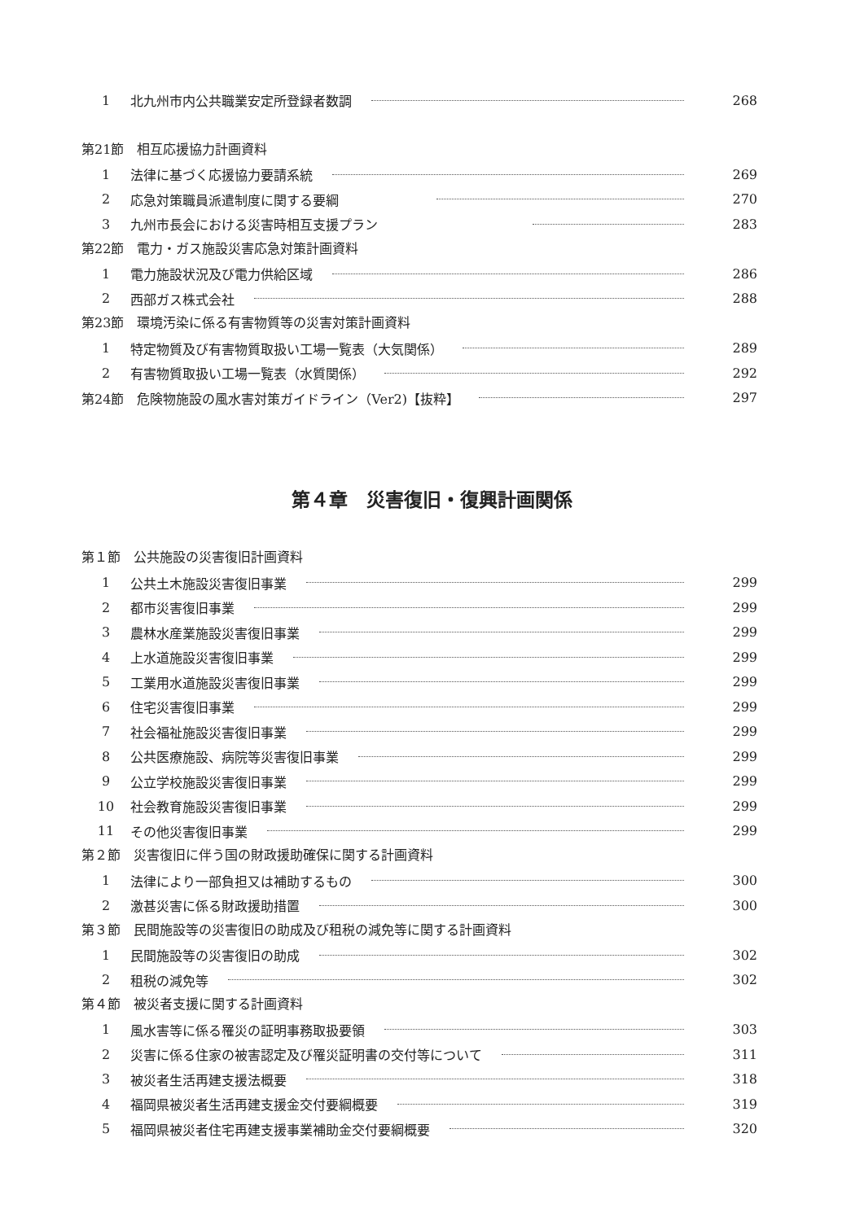1 北九州市内公共職業安定所登録者数調 268
第21節　相互応援協力計画資料
1 法律に基づく応援協力要請系統 269
2 応急対策職員派遣制度に関する要綱 270
3 九州市長会における災害時相互支援プラン 283
第22節　電力・ガス施設災害応急対策計画資料
1 電力施設状況及び電力供給区域 286
2 西部ガス株式会社 288
第23節　環境汚染に係る有害物質等の災害対策計画資料
1 特定物質及び有害物質取扱い工場一覧表（大気関係） 289
2 有害物質取扱い工場一覧表（水質関係） 292
第24節　危険物施設の風水害対策ガイドライン（Ver2)【抜粋】 297
第４章　災害復旧・復興計画関係
第１節　公共施設の災害復旧計画資料
1 公共土木施設災害復旧事業 299
2 都市災害復旧事業 299
3 農林水産業施設災害復旧事業 299
4 上水道施設災害復旧事業 299
5 工業用水道施設災害復旧事業 299
6 住宅災害復旧事業 299
7 社会福祉施設災害復旧事業 299
8 公共医療施設、病院等災害復旧事業 299
9 公立学校施設災害復旧事業 299
10 社会教育施設災害復旧事業 299
11 その他災害復旧事業 299
第２節　災害復旧に伴う国の財政援助確保に関する計画資料
1 法律により一部負担又は補助するもの 300
2 激甚災害に係る財政援助措置 300
第３節　民間施設等の災害復旧の助成及び租税の減免等に関する計画資料
1 民間施設等の災害復旧の助成 302
2 租税の減免等 302
第４節　被災者支援に関する計画資料
1 風水害等に係る罹災の証明事務取扱要領 303
2 災害に係る住家の被害認定及び罹災証明書の交付等について 311
3 被災者生活再建支援法概要 318
4 福岡県被災者生活再建支援金交付要綱概要 319
5 福岡県被災者住宅再建支援事業補助金交付要綱概要 320